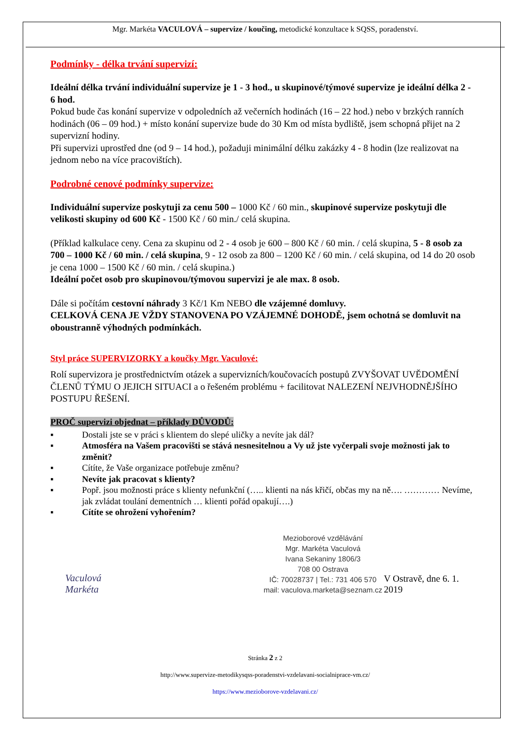Mgr. Markéta VACULOVÁ – supervize / koučing, metodické konzultace k SQSS, poradenství.
Podmínky - délka trvání supervizí:
Ideální délka trvání individuální supervize je 1 - 3 hod., u skupinové/týmové supervize je ideální délka 2 - 6 hod.
Pokud bude čas konání supervize v odpoledních až večerních hodinách (16 – 22 hod.) nebo v brzkých ranních hodinách (06 – 09 hod.) + místo konání supervize bude do 30 Km od místa bydliště, jsem schopná přijet na 2 supervizní hodiny.
Při supervizi uprostřed dne (od 9 – 14 hod.), požaduji minimální délku zakázky 4 - 8 hodin (lze realizovat na jednom nebo na více pracovištích).
Podrobné cenové podmínky supervize:
Individuální supervize poskytuji za cenu 500 – 1000 Kč / 60 min., skupinové supervize poskytuji dle velikosti skupiny od 600 Kč - 1500 Kč / 60 min./ celá skupina.
(Příklad kalkulace ceny. Cena za skupinu od 2 - 4 osob je 600 – 800 Kč / 60 min. / celá skupina, 5 - 8 osob za 700 – 1000 Kč / 60 min. / celá skupina, 9 - 12 osob za 800 – 1200 Kč / 60 min. / celá skupina, od 14 do 20 osob je cena 1000 – 1500 Kč / 60 min. / celá skupina.)
Ideální počet osob pro skupinovou/týmovou supervizi je ale max. 8 osob.
Dále si počítám cestovní náhrady 3 Kč/1 Km NEBO dle vzájemné domluvy.
CELKOVÁ CENA JE VŽDY STANOVENA PO VZÁJEMNÉ DOHODĚ, jsem ochotná se domluvit na oboustranně výhodných podmínkách.
Styl práce SUPERVIZORKY a koučky Mgr. Vaculové:
Rolí supervizora je prostřednictvím otázek a supervizních/koučovacích postupů ZVYŠOVAT UVĚDOMĚNÍ ČLENŮ TÝMU O JEJICH SITUACI a o řešeném problému + facilitovat NALEZENÍ NEJVHODNĚJŠÍHO POSTUPU ŘEŠENÍ.
PROČ supervizi objednat – příklady DŮVODŮ:
▪ Dostali jste se v práci s klientem do slepé uličky a nevíte jak dál?
▪ Atmosféra na Vašem pracovišti se stává nesnesitelnou a Vy už jste vyčerpali svoje možnosti jak to změnit?
▪ Cítíte, že Vaše organizace potřebuje změnu?
▪ Nevíte jak pracovat s klienty?
▪ Popř. jsou možnosti práce s klienty nefunkční (….. klienti na nás křičí, občas my na ně…. ………… Nevíme, jak zvládat toulání dementních … klienti pořád opakují….)
▪ Cítíte se ohrožení vyhořením?
Vaculová Markéta
Mezioborové vzdělávání
Mgr. Markéta Vaculová
Ivana Sekaniny 1806/3
708 00 Ostrava
IČ: 70028737 | Tel.: 731 406 570
mail: vaculova.marketa@seznam.cz
V Ostravě, dne 6. 1. 2019
Stránka 2 z 2
http://www.supervize-metodikysqss-poradenstvi-vzdelavani-socialniprace-vm.cz/
https://www.mezioborove-vzdelavani.cz/